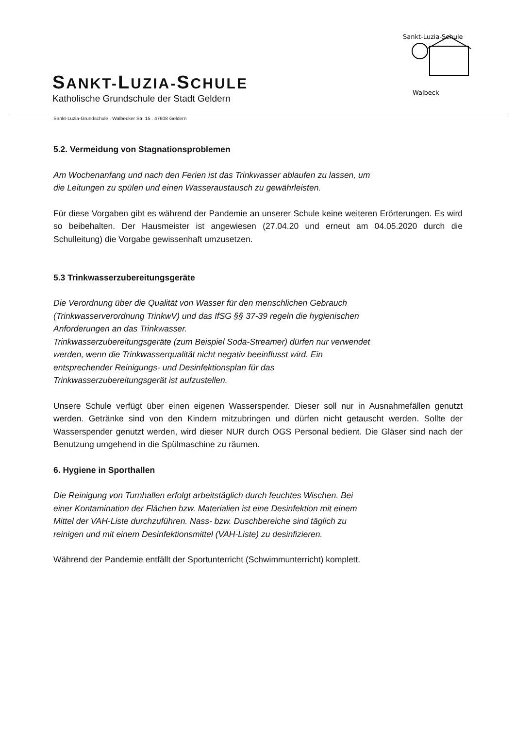SANKT-LUZIA-SCHULE
Katholische Grundschule der Stadt Geldern
Sankt-Luzia-Schule
Walbeck
Sankt-Luzia-Grundschule . Walbecker Str. 15 . 47608 Geldern
5.2. Vermeidung von Stagnationsproblemen
Am Wochenanfang und nach den Ferien ist das Trinkwasser ablaufen zu lassen, um
die Leitungen zu spülen und einen Wasseraustausch zu gewährleisten.
Für diese Vorgaben gibt es während der Pandemie an unserer Schule keine weiteren Erörterungen. Es wird so beibehalten. Der Hausmeister ist angewiesen (27.04.20 und erneut am 04.05.2020 durch die Schulleitung) die Vorgabe gewissenhaft umzusetzen.
5.3 Trinkwasserzubereitungsgeräte
Die Verordnung über die Qualität von Wasser für den menschlichen Gebrauch
(Trinkwasserverordnung TrinkwV) und das IfSG §§ 37-39 regeln die hygienischen
Anforderungen an das Trinkwasser.
Trinkwasserzubereitungsgeräte (zum Beispiel Soda-Streamer) dürfen nur verwendet
werden, wenn die Trinkwasserqualität nicht negativ beeinflusst wird. Ein
entsprechender Reinigungs- und Desinfektionsplan für das
Trinkwasserzubereitungsgerät ist aufzustellen.
Unsere Schule verfügt über einen eigenen Wasserspender. Dieser soll nur in Ausnahmefällen genutzt werden. Getränke sind von den Kindern mitzubringen und dürfen nicht getauscht werden. Sollte der Wasserspender genutzt werden, wird dieser NUR durch OGS Personal bedient. Die Gläser sind nach der Benutzung umgehend in die Spülmaschine zu räumen.
6. Hygiene in Sporthallen
Die Reinigung von Turnhallen erfolgt arbeitstäglich durch feuchtes Wischen. Bei
einer Kontamination der Flächen bzw. Materialien ist eine Desinfektion mit einem
Mittel der VAH-Liste durchzuführen. Nass- bzw. Duschbereiche sind täglich zu
reinigen und mit einem Desinfektionsmittel (VAH-Liste) zu desinfizieren.
Während der Pandemie entfällt der Sportunterricht (Schwimmunterricht) komplett.